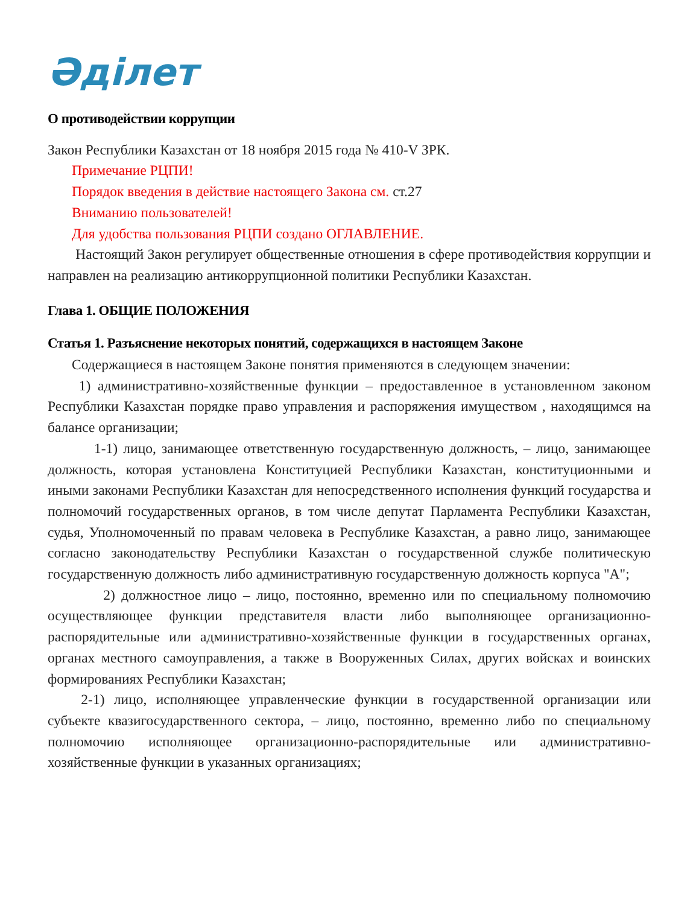Әділет
О противодействии коррупции
Закон Республики Казахстан от 18 ноября 2015 года № 410-V ЗРК.
Примечание РЦПИ!
Порядок введения в действие настоящего Закона см. ст.27
Вниманию пользователей!
Для удобства пользования РЦПИ создано ОГЛАВЛЕНИЕ.
Настоящий Закон регулирует общественные отношения в сфере противодействия коррупции и направлен на реализацию антикоррупционной политики Республики Казахстан.
Глава 1. ОБЩИЕ ПОЛОЖЕНИЯ
Статья 1. Разъяснение некоторых понятий, содержащихся в настоящем Законе
Содержащиеся в настоящем Законе понятия применяются в следующем значении:
1) административно-хозяйственные функции – предоставленное в установленном законом Республики Казахстан порядке право управления и распоряжения имуществом , находящимся на балансе организации;
1-1) лицо, занимающее ответственную государственную должность, – лицо, занимающее должность, которая установлена Конституцией Республики Казахстан, конституционными и иными законами Республики Казахстан для непосредственного исполнения функций государства и полномочий государственных органов, в том числе депутат Парламента Республики Казахстан, судья, Уполномоченный по правам человека в Республике Казахстан, а равно лицо, занимающее согласно законодательству Республики Казахстан о государственной службе политическую государственную должность либо административную государственную должность корпуса "А";
2) должностное лицо – лицо, постоянно, временно или по специальному полномочию осуществляющее функции представителя власти либо выполняющее организационно-распорядительные или административно-хозяйственные функции в государственных органах, органах местного самоуправления, а также в Вооруженных Силах, других войсках и воинских формированиях Республики Казахстан;
2-1) лицо, исполняющее управленческие функции в государственной организации или субъекте квазигосударственного сектора, – лицо, постоянно, временно либо по специальному полномочию исполняющее организационно-распорядительные или административно-хозяйственные функции в указанных организациях;